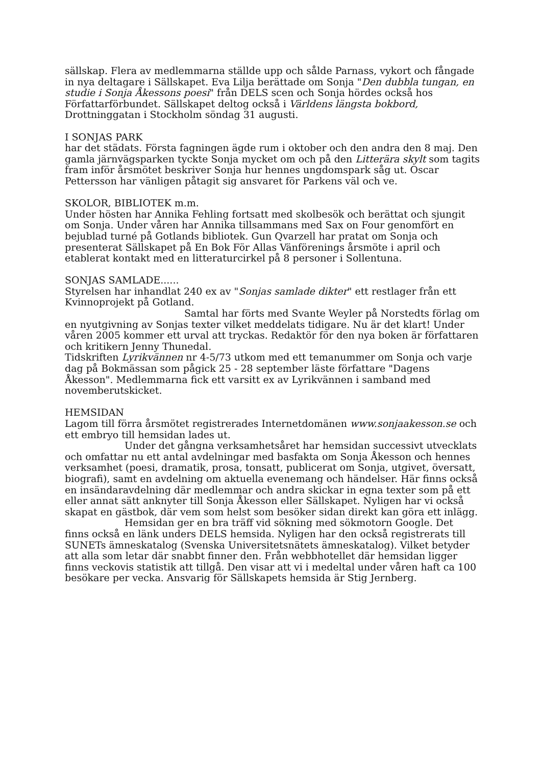sällskap. Flera av medlemmarna ställde upp och sålde Parnass, vykort och fångade in nya deltagare i Sällskapet. Eva Lilja berättade om Sonja "Den dubbla tungan, en studie i Sonja Åkessons poesi" från DELS scen och Sonja hördes också hos Författarförbundet. Sällskapet deltog också i Världens längsta bokbord, Drottninggatan i Stockholm söndag 31 augusti.
I SONJAS PARK
har det städats. Första fagningen ägde rum i oktober och den andra den 8 maj. Den gamla järnvägsparken tyckte Sonja mycket om och på den Litterära skylt som tagits fram inför årsmötet beskriver Sonja hur hennes ungdomspark såg ut. Oscar Pettersson har vänligen påtagit sig ansvaret för Parkens väl och ve.
SKOLOR, BIBLIOTEK m.m.
Under hösten har Annika Fehling fortsatt med skolbesök och berättat och sjungit om Sonja. Under våren har Annika tillsammans med Sax on Four genomfört en bejublad turné på Gotlands bibliotek. Gun Qvarzell har pratat om Sonja och presenterat Sällskapet på En Bok För Allas Vänförenings årsmöte i april och etablerat kontakt med en litteraturcirkel på 8 personer i Sollentuna.
SONJAS SAMLADE......
Styrelsen har inhandlat 240 ex av "Sonjas samlade dikter" ett restlager från ett Kvinnoprojekt på Gotland.
Samtal har förts med Svante Weyler på Norstedts förlag om en nyutgivning av Sonjas texter vilket meddelats tidigare. Nu är det klart! Under våren 2005 kommer ett urval att tryckas. Redaktör för den nya boken är författaren och kritikern Jenny Thunedal.
Tidskriften Lyrikvännen nr 4-5/73 utkom med ett temanummer om Sonja och varje dag på Bokmässan som pågick 25 - 28 september läste författare "Dagens Åkesson". Medlemmarna fick ett varsitt ex av Lyrikvännen i samband med novemberutskicket.
HEMSIDAN
Lagom till förra årsmötet registrerades Internetdomänen www.sonjaakesson.se och ett embryo till hemsidan lades ut.
Under det gångna verksamhetsåret har hemsidan successivt utvecklats och omfattar nu ett antal avdelningar med basfakta om Sonja Åkesson och hennes verksamhet (poesi, dramatik, prosa, tonsatt, publicerat om Sonja, utgivet, översatt, biografi), samt en avdelning om aktuella evenemang och händelser. Här finns också en insändaravdelning där medlemmar och andra skickar in egna texter som på ett eller annat sätt anknyter till Sonja Åkesson eller Sällskapet. Nyligen har vi också skapat en gästbok, där vem som helst som besöker sidan direkt kan göra ett inlägg.
Hemsidan ger en bra träff vid sökning med sökmotorn Google. Det finns också en länk unders DELS hemsida. Nyligen har den också registrerats till SUNETs ämneskatalog (Svenska Universitetsnätets ämneskatalog). Vilket betyder att alla som letar där snabbt finner den. Från webbhotellet där hemsidan ligger finns veckovis statistik att tillgå. Den visar att vi i medeltal under våren haft ca 100 besökare per vecka. Ansvarig för Sällskapets hemsida är Stig Jernberg.